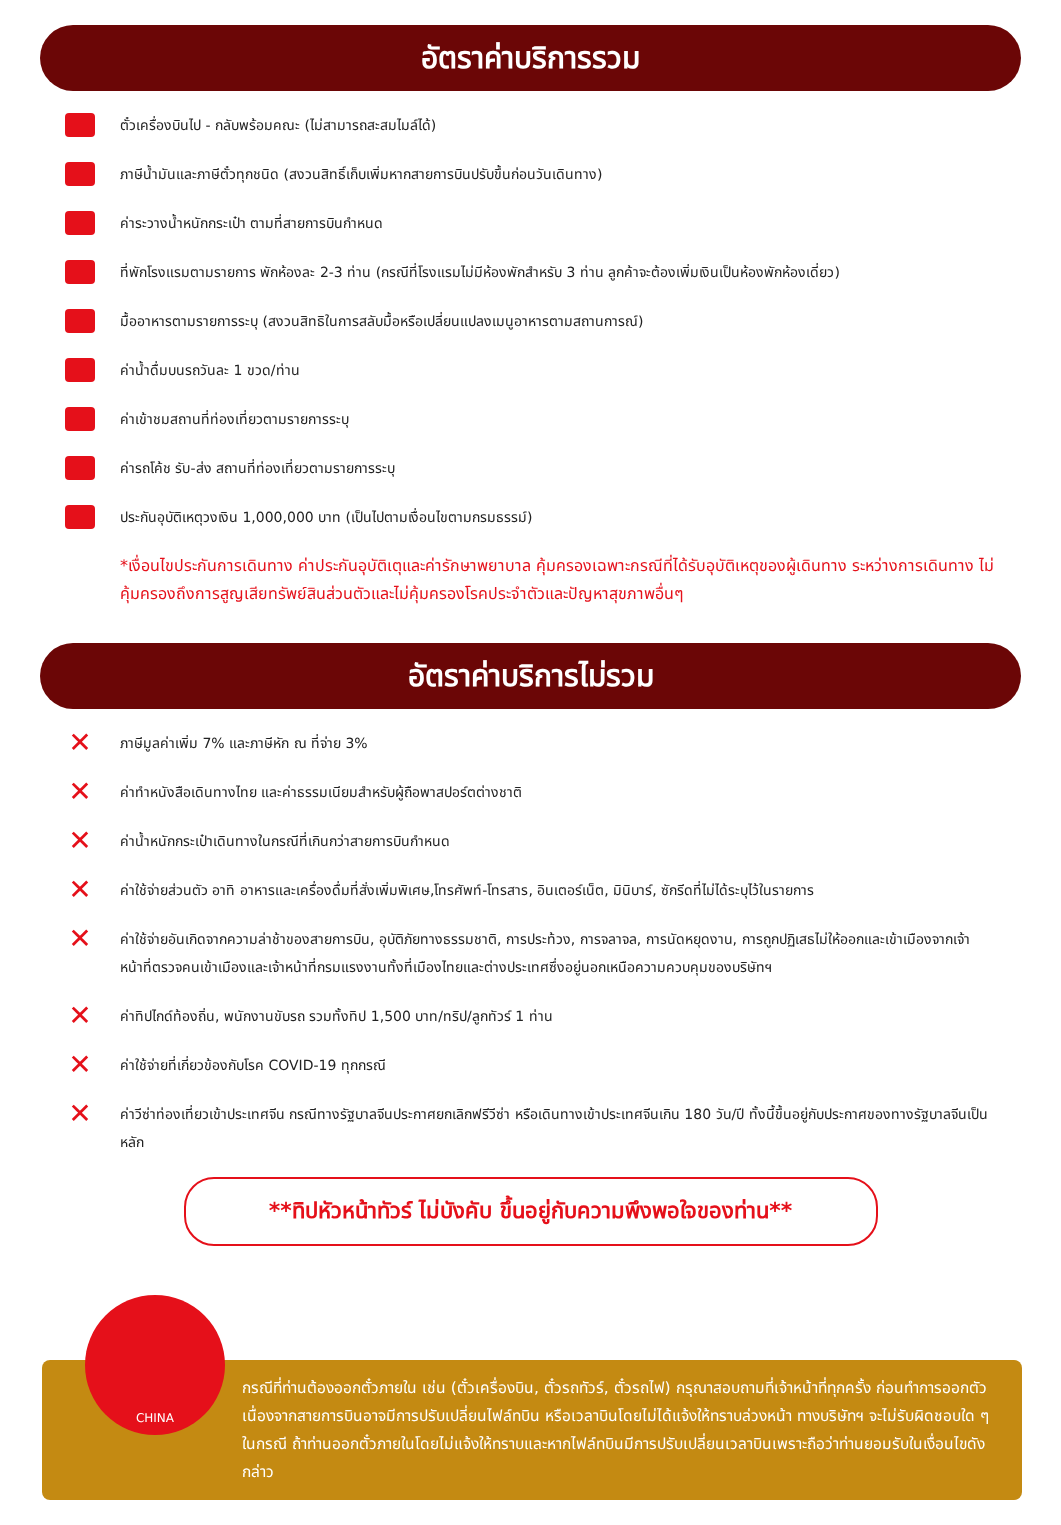อัตราค่าบริการรวม
ตั๋วเครื่องบินไป - กลับพร้อมคณะ (ไม่สามารถสะสมไมล์ได้)
ภาษีน้ำมันและภาษีตั๋วทุกชนิด (สงวนสิทธิ์เก็บเพิ่มหากสายการบินปรับขึ้นก่อนวันเดินทาง)
ค่าระวางน้ำหนักกระเป๋า ตามที่สายการบินกำหนด
ที่พักโรงแรมตามรายการ พักห้องละ 2-3 ท่าน (กรณีที่โรงแรมไม่มีห้องพักสำหรับ 3 ท่าน ลูกค้าจะต้องเพิ่มเงินเป็นห้องพักห้องเดี่ยว)
มื้ออาหารตามรายการระบุ (สงวนสิทธิในการสลับมื้อหรือเปลี่ยนแปลงเมนูอาหารตามสถานการณ์)
ค่าน้ำดื่มบนรถวันละ 1 ขวด/ท่าน
ค่าเข้าชมสถานที่ท่องเที่ยวตามรายการระบุ
ค่ารถโค้ช รับ-ส่ง สถานที่ท่องเที่ยวตามรายการระบุ
ประกันอุบัติเหตุวงเงิน 1,000,000 บาท (เป็นไปตามเงื่อนไขตามกรมธรรม์)
*เงื่อนไขประกันการเดินทาง ค่าประกันอุบัติเตุและค่ารักษาพยาบาล คุ้มครองเฉพาะกรณีที่ได้รับอุบัติเหตุของผู้เดินทาง ระหว่างการเดินทาง ไม่คุ้มครองถึงการสูญเสียทรัพย์สินส่วนตัวและไม่คุ้มครองโรคประจำตัวและปัญหาสุขภาพอื่นๆ
อัตราค่าบริการไม่รวม
✕
ภาษีมูลค่าเพิ่ม 7% และภาษีหัก ณ ที่จ่าย 3%
✕
ค่าทำหนังสือเดินทางไทย และค่าธรรมเนียมสำหรับผู้ถือพาสปอร์ตต่างชาติ
✕
ค่าน้ำหนักกระเป๋าเดินทางในกรณีที่เกินกว่าสายการบินกำหนด
✕
ค่าใช้จ่ายส่วนตัว อาทิ อาหารและเครื่องดื่มที่สั่งเพิ่มพิเศษ,โทรศัพท์-โทรสาร, อินเตอร์เน็ต, มินิบาร์, ซักรีดที่ไม่ได้ระบุไว้ในรายการ
✕
ค่าใช้จ่ายอันเกิดจากความล่าช้าของสายการบิน, อุบัติภัยทางธรรมชาติ, การประท้วง, การจลาจล, การนัดหยุดงาน, การถูกปฏิเสธไม่ให้ออกและเข้าเมืองจากเจ้าหน้าที่ตรวจคนเข้าเมืองและเจ้าหน้าที่กรมแรงงานทั้งที่เมืองไทยและต่างประเทศซึ่งอยู่นอกเหนือความควบคุมของบริษัทฯ
✕
ค่าทิปไกด์ท้องถิ่น, พนักงานขับรถ รวมทั้งทิป 1,500 บาท/ทริป/ลูกทัวร์ 1 ท่าน
✕
ค่าใช้จ่ายที่เกี่ยวข้องกับโรค COVID-19 ทุกกรณี
✕
ค่าวีซ่าท่องเที่ยวเข้าประเทศจีน กรณีทางรัฐบาลจีนประกาศยกเลิกฟรีวีซ่า หรือเดินทางเข้าประเทศจีนเกิน 180 วัน/ปี ทั้งนี้ขึ้นอยู่กับประกาศของทางรัฐบาลจีนเป็นหลัก
**ทิปหัวหน้าทัวร์ ไม่บังคับ ขึ้นอยู่กับความพึงพอใจของท่าน**
กรณีที่ท่านต้องออกตั๋วภายใน เช่น (ตั๋วเครื่องบิน, ตั๋วรถทัวร์, ตั๋วรถไฟ) กรุณาสอบถามที่เจ้าหน้าที่ทุกครั้ง ก่อนทำการออกตัว เนื่องจากสายการบินอาจมีการปรับเปลี่ยนไฟล์ทบิน หรือเวลาบินโดยไม่ได้แจ้งให้ทราบล่วงหน้า ทางบริษัทฯ จะไม่รับผิดชอบใด ๆ ในกรณี ถ้าท่านออกตั๋วภายในโดยไม่แจ้งให้ทราบและหากไฟล์ทบินมีการปรับเปลี่ยนเวลาบินเพราะถือว่าท่านยอมรับในเงื่อนไขดังกล่าว
CHINA